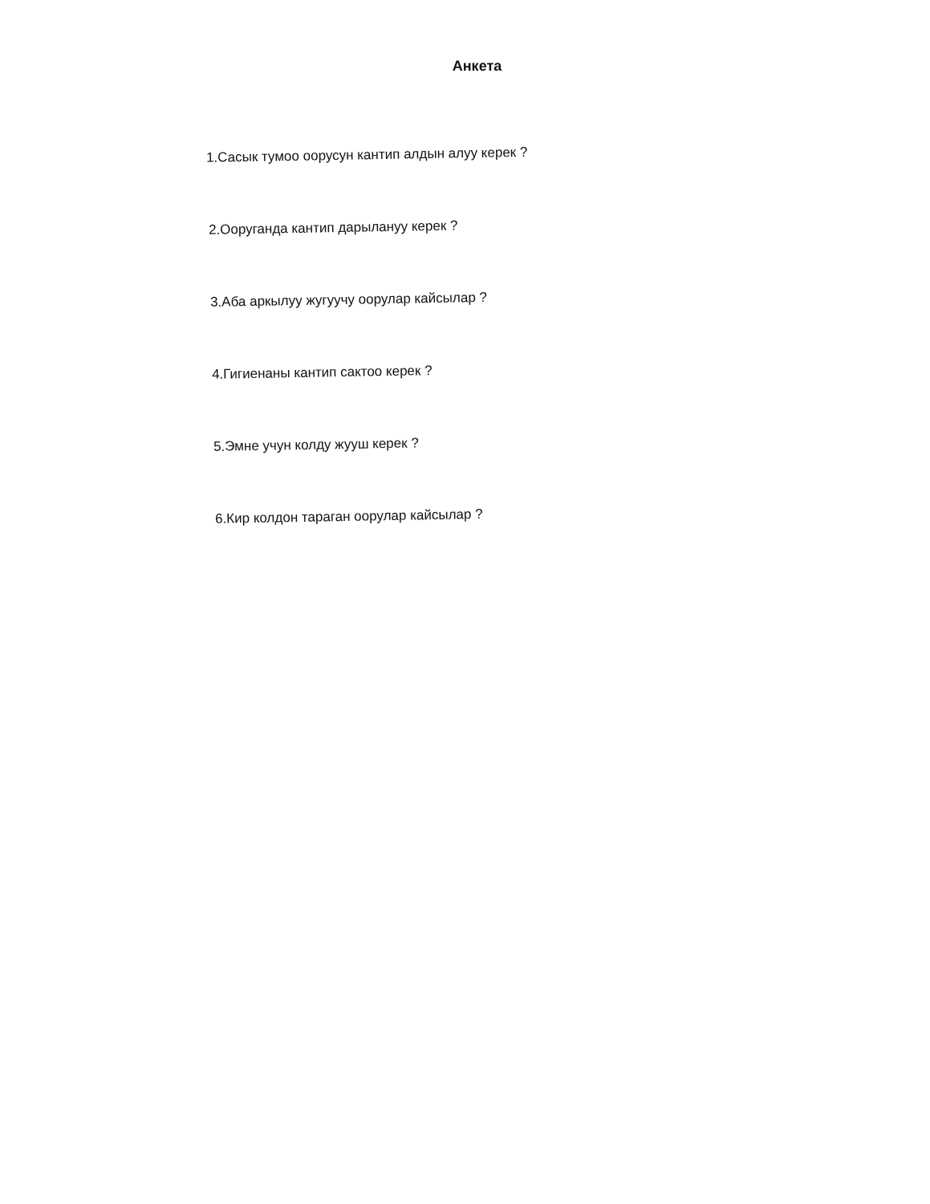Анкета
1.Сасык тумоо оорусун кантип алдын алуу керек ?
2.Ооруганда кантип дарылануу керек ?
3.Аба аркылуу жугуучу оорулар кайсылар ?
4.Гигиенаны кантип сактоо керек ?
5.Эмне учун колду жууш керек ?
6.Кир колдон тараган оорулар кайсылар ?